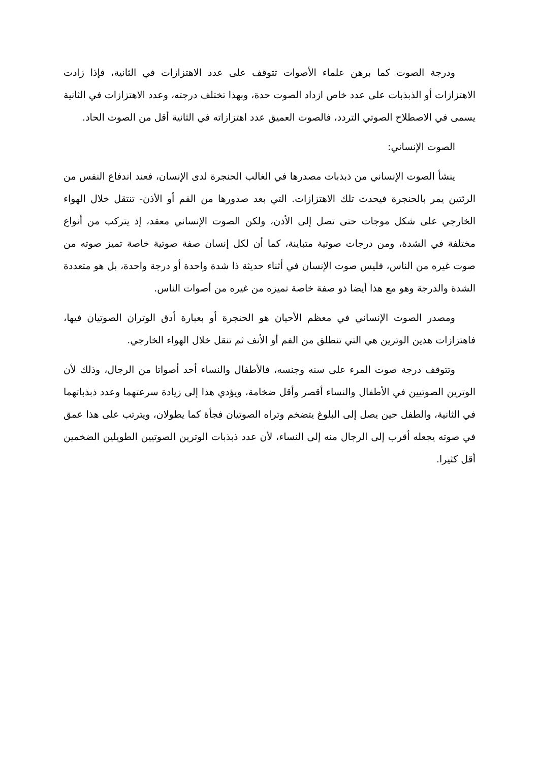ودرجة الصوت كما برهن علماء الأصوات تتوقف على عدد الاهتزازات في الثانية، فإذا زادت الاهتزازات أو الذبذبات على عدد خاص ازداد الصوت حدة، وبهذا تختلف درجته، وعدد الاهتزازات في الثانية يسمى في الاصطلاح الصوتي التردد، فالصوت العميق عدد اهتزازاته في الثانية أقل من الصوت الحاد.
الصوت الإنساني:
ينشأ الصوت الإنساني من ذبذبات مصدرها في الغالب الحنجرة لدى الإنسان، فعند اندفاع النفس من الرئتين يمر بالحنجرة فيحدث تلك الاهتزازات. التي بعد صدورها من الفم أو الأذن- تنتقل خلال الهواء الخارجي على شكل موجات حتى تصل إلى الأذن، ولكن الصوت الإنساني معقد، إذ يتركب من أنواع مختلفة في الشدة، ومن درجات صوتية متباينة، كما أن لكل إنسان صفة صوتية خاصة تميز صوته من صوت غيره من الناس، فليس صوت الإنسان في أثناء حديثة ذا شدة واحدة أو درجة واحدة، بل هو متعددة الشدة والدرجة وهو مع هذا أيضا ذو صفة خاصة تميزه من غيره من أصوات الناس.
ومصدر الصوت الإنساني في معظم الأحيان هو الحنجرة أو بعبارة أدق الوتران الصوتيان فيها، فاهتزازات هذين الوترين هي التي تنطلق من الفم أو الأنف ثم تنقل خلال الهواء الخارجي.
وتتوقف درجة صوت المرء على سنه وجنسه، فالأطفال والنساء أحد أصواتا من الرجال، وذلك لأن الوترين الصوتيين في الأطفال والنساء أقصر وأقل ضخامة، ويؤدي هذا إلى زيادة سرعتهما وعدد ذبذباتهما في الثانية، والطفل حين يصل إلى البلوغ يتضخم وتراه الصوتيان فجأة كما يطولان، ويترتب على هذا عمق في صوته يجعله أقرب إلى الرجال منه إلى النساء، لأن عدد ذبذبات الوترين الصوتيين الطويلين الضخمين أقل كثيرا.